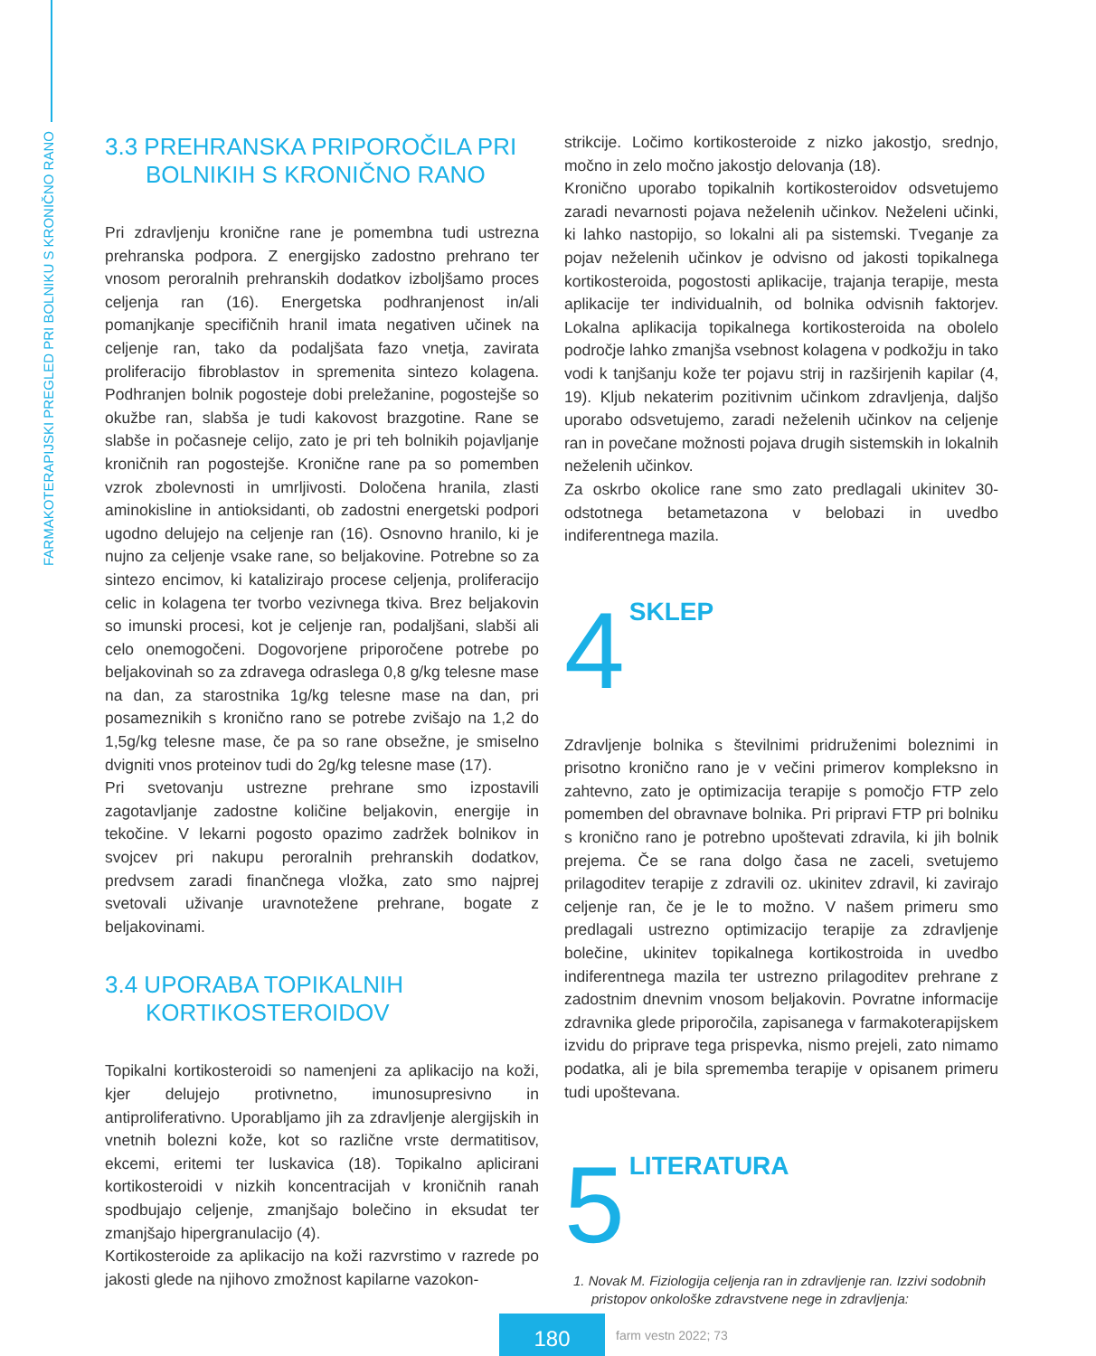FARMAKOTERAPIJSKI PREGLED PRI BOLNIKU S KRONIČNO RANO
3.3 PREHRANSKA PRIPOROČILA PRI
BOLNIKIH S KRONIČNO RANO
Pri zdravljenju kronične rane je pomembna tudi ustrezna prehranska podpora. Z energijsko zadostno prehrano ter vnosom peroralnih prehranskih dodatkov izboljšamo proces celjenja ran (16). Energetska podhranjenost in/ali pomanjkanje specifičnih hranil imata negativen učinek na celjenje ran, tako da podaljšata fazo vnetja, zavirata proliferacijo fibroblastov in spremenita sintezo kolagena. Podhranjen bolnik pogosteje dobi preležanine, pogostejše so okužbe ran, slabša je tudi kakovost brazgotine. Rane se slabše in počasneje celijo, zato je pri teh bolnikih pojavljanje kroničnih ran pogostejše. Kronične rane pa so pomemben vzrok zbolevnosti in umrljivosti. Določena hranila, zlasti aminokisline in antioksidanti, ob zadostni energetski podpori ugodno delujejo na celjenje ran (16). Osnovno hranilo, ki je nujno za celjenje vsake rane, so beljakovine. Potrebne so za sintezo encimov, ki katalizirajo procese celjenja, proliferacijo celic in kolagena ter tvorbo vezivnega tkiva. Brez beljakovin so imunski procesi, kot je celjenje ran, podaljšani, slabši ali celo onemogočeni. Dogovorjene priporočene potrebe po beljakovinah so za zdravega odraslega 0,8 g/kg telesne mase na dan, za starostnika 1g/kg telesne mase na dan, pri posameznikih s kronično rano se potrebe zvišajo na 1,2 do 1,5g/kg telesne mase, če pa so rane obsežne, je smiselno dvigniti vnos proteinov tudi do 2g/kg telesne mase (17).
Pri svetovanju ustrezne prehrane smo izpostavili zagotavljanje zadostne količine beljakovin, energije in tekočine. V lekarni pogosto opazimo zadržek bolnikov in svojcev pri nakupu peroralnih prehranskih dodatkov, predvsem zaradi finančnega vložka, zato smo najprej svetovali uživanje uravnotežene prehrane, bogate z beljakovinami.
3.4 UPORABA TOPIKALNIH
KORTIKOSTEROIDOV
Topikalni kortikosteroidi so namenjeni za aplikacijo na koži, kjer delujejo protivnetno, imunosupresivno in antiproliferativno. Uporabljamo jih za zdravljenje alergijskih in vnetnih bolezni kože, kot so različne vrste dermatitisov, ekcemi, eritemi ter luskavica (18). Topikalno aplicirani kortikosteroidi v nizkih koncentracijah v kroničnih ranah spodbujajo celjenje, zmanjšajo bolečino in eksudat ter zmanjšajo hipergranulacijo (4).
Kortikosteroide za aplikacijo na koži razvrstimo v razrede po jakosti glede na njihovo zmožnost kapilarne vazokon-
strikcije. Ločimo kortikosteroide z nizko jakostjo, srednjo, močno in zelo močno jakostjo delovanja (18).
Kronično uporabo topikalnih kortikosteroidov odsvetujemo zaradi nevarnosti pojava neželenih učinkov. Neželeni učinki, ki lahko nastopijo, so lokalni ali pa sistemski. Tveganje za pojav neželenih učinkov je odvisno od jakosti topikalnega kortikosteroida, pogostosti aplikacije, trajanja terapije, mesta aplikacije ter individualnih, od bolnika odvisnih faktorjev. Lokalna aplikacija topikalnega kortikosteroida na obolelo področje lahko zmanjša vsebnost kolagena v podkožju in tako vodi k tanjšanju kože ter pojavu strij in razširjenih kapilar (4, 19). Kljub nekaterim pozitivnim učinkom zdravljenja, daljšo uporabo odsvetujemo, zaradi neželenih učinkov na celjenje ran in povečane možnosti pojava drugih sistemskih in lokalnih neželenih učinkov.
Za oskrbo okolice rane smo zato predlagali ukinitev 30-odstotnega betametazona v belobazi in uvedbo indiferentnega mazila.
4 SKLEP
Zdravljenje bolnika s številnimi pridruženimi boleznimi in prisotno kronično rano je v večini primerov kompleksno in zahtevno, zato je optimizacija terapije s pomočjo FTP zelo pomemben del obravnave bolnika. Pri pripravi FTP pri bolniku s kronično rano je potrebno upoštevati zdravila, ki jih bolnik prejema. Če se rana dolgo časa ne zaceli, svetujemo prilagoditev terapije z zdravili oz. ukinitev zdravil, ki zavirajo celjenje ran, če je le to možno. V našem primeru smo predlagali ustrezno optimizacijo terapije za zdravljenje bolečine, ukinitev topikalnega kortikostroida in uvedbo indiferentnega mazila ter ustrezno prilagoditev prehrane z zadostnim dnevnim vnosom beljakovin. Povratne informacije zdravnika glede priporočila, zapisanega v farmakoterapijskem izvidu do priprave tega prispevka, nismo prejeli, zato nimamo podatka, ali je bila sprememba terapije v opisanem primeru tudi upoštevana.
5 LITERATURA
1. Novak M. Fiziologija celjenja ran in zdravljenje ran. Izzivi sodobnih pristopov onkološke zdravstvene nege in zdravljenja:
180
farm vestn 2022; 73